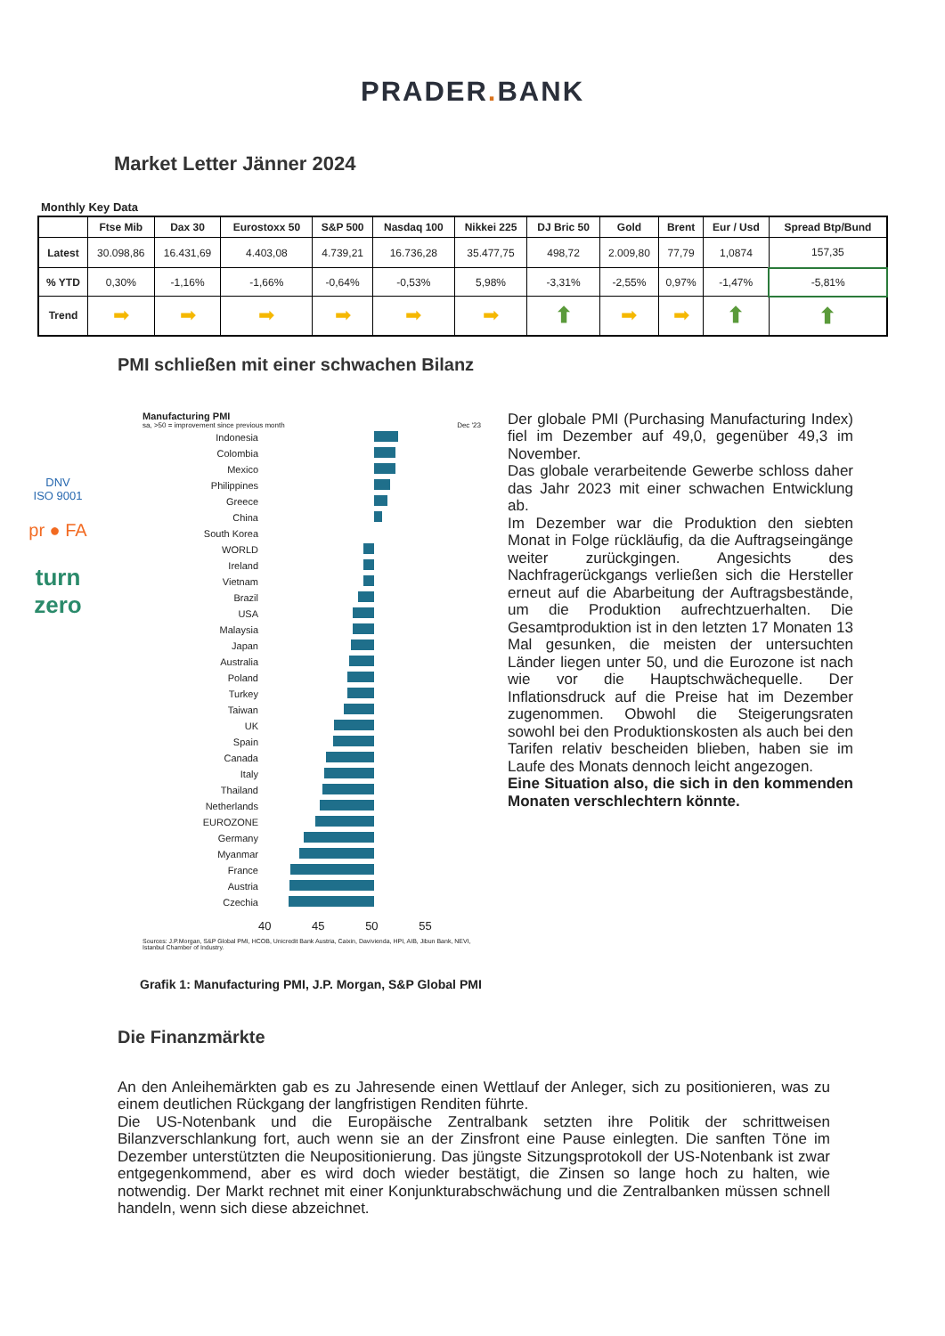PRADER. BANK
Market Letter Jänner 2024
Monthly Key Data
| | Ftse Mib | Dax 30 | Eurostoxx 50 | S&P 500 | Nasdaq 100 | Nikkei 225 | DJ Bric 50 | Gold | Brent | Eur / Usd | Spread Btp/Bund |
| --- | --- | --- | --- | --- | --- | --- | --- | --- | --- | --- | --- |
| Latest | 30.098,86 | 16.431,69 | 4.403,08 | 4.739,21 | 16.736,28 | 35.477,75 | 498,72 | 2.009,80 | 77,79 | 1,0874 | 157,35 |
| % YTD | 0,30% | -1,16% | -1,66% | -0,64% | -0,53% | 5,98% | -3,31% | -2,55% | 0,97% | -1,47% | -5,81% |
| Trend | ➡ | ➡ | ➡ | ➡ | ➡ | ➡ | ⬆ | ➡ | ➡ | ⬆ | ⬆ |
PMI schließen mit einer schwachen Bilanz
DNV
ISO 9001
pr ● FA
turn
zero
Manufacturing PMI
sa, >50 = improvement since previous month Dec '23
Indonesia
Colombia
Mexico
Philippines
Greece
China
South Korea
WORLD
Ireland
Vietnam
Brazil
USA
Malaysia
Japan
Australia
Poland
Turkey
Taiwan
UK
Spain
Canada
Italy
Thailand
Netherlands
EUROZONE
Germany
Myanmar
France
Austria
Czechia
40 45 50 55
Sources: J.P.Morgan, S&P Global PMI, HCOB, Unicredit Bank Austria, Caixin, Davivienda, HPI, AIB, Jibun Bank, NEVI, Istanbul Chamber of Industry.
Der globale PMI (Purchasing Manufacturing Index) fiel im Dezember auf 49,0, gegenüber 49,3 im November.
Das globale verarbeitende Gewerbe schloss daher das Jahr 2023 mit einer schwachen Entwicklung ab.
Im Dezember war die Produktion den siebten Monat in Folge rückläufig, da die Auftragseingänge weiter zurückgingen. Angesichts des Nachfragerückgangs verließen sich die Hersteller erneut auf die Abarbeitung der Auftragsbestände, um die Produktion aufrechtzuerhalten. Die Gesamtproduktion ist in den letzten 17 Monaten 13 Mal gesunken, die meisten der untersuchten Länder liegen unter 50, und die Eurozone ist nach wie vor die Hauptschwächequelle. Der Inflationsdruck auf die Preise hat im Dezember zugenommen. Obwohl die Steigerungsraten sowohl bei den Produktionskosten als auch bei den Tarifen relativ bescheiden blieben, haben sie im Laufe des Monats dennoch leicht angezogen.
Eine Situation also, die sich in den kommenden Monaten verschlechtern könnte.
Grafik 1: Manufacturing PMI, J.P. Morgan, S&P Global PMI
Die Finanzmärkte
An den Anleihemärkten gab es zu Jahresende einen Wettlauf der Anleger, sich zu positionieren, was zu einem deutlichen Rückgang der langfristigen Renditen führte.
Die US-Notenbank und die Europäische Zentralbank setzten ihre Politik der schrittweisen Bilanzverschlankung fort, auch wenn sie an der Zinsfront eine Pause einlegten. Die sanften Töne im Dezember unterstützten die Neupositionierung. Das jüngste Sitzungsprotokoll der US-Notenbank ist zwar entgegenkommend, aber es wird doch wieder bestätigt, die Zinsen so lange hoch zu halten, wie notwendig. Der Markt rechnet mit einer Konjunkturabschwächung und die Zentralbanken müssen schnell handeln, wenn sich diese abzeichnet.